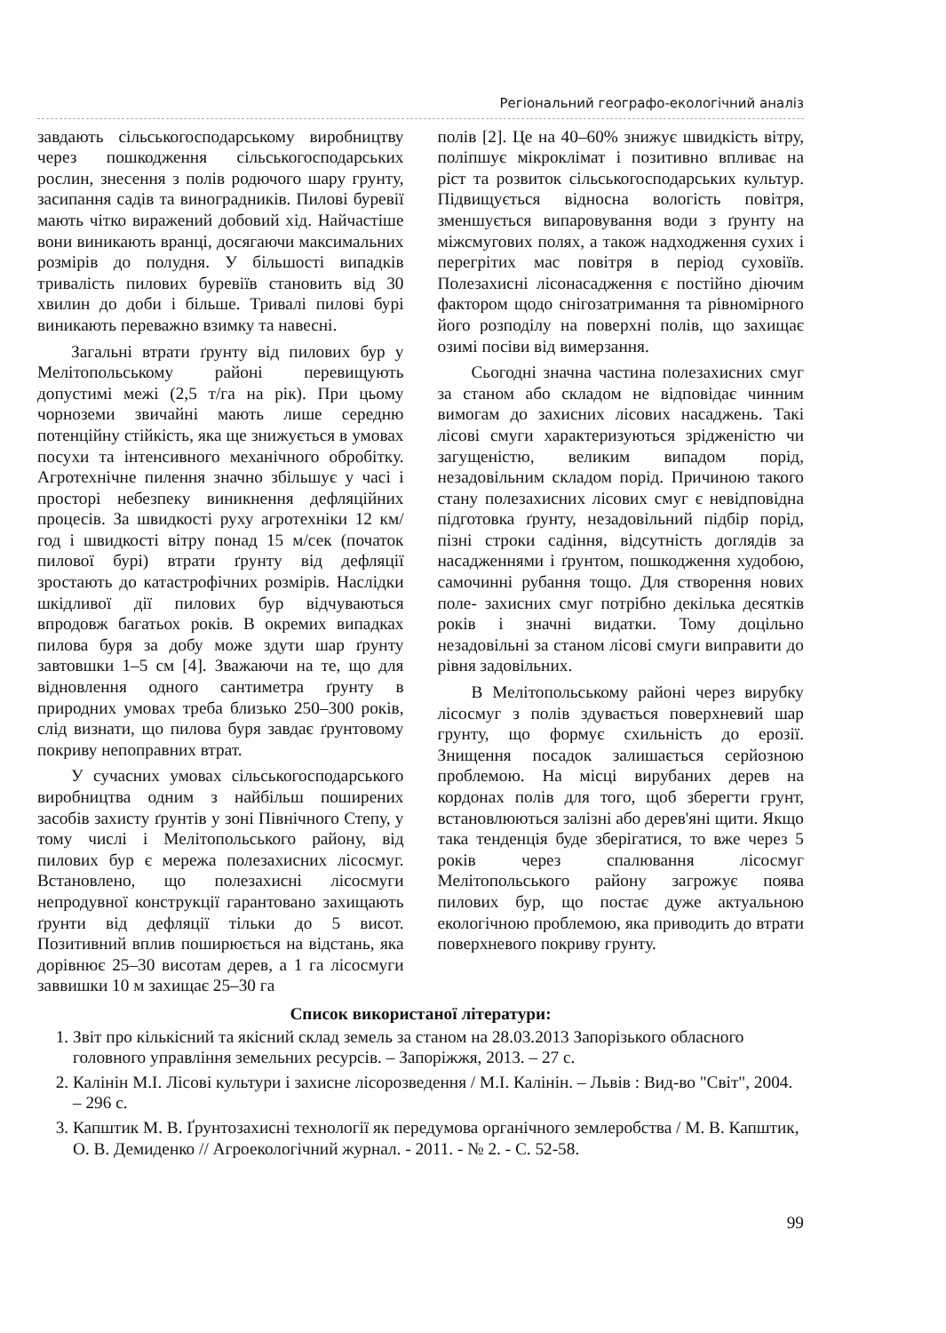Регіональний географо-екологічний аналіз
завдають сільськогосподарському виробництву через пошкодження сільськогосподарських рослин, знесення з полів родючого шару грунту, засипання садів та виноградників. Пилові буревії мають чітко виражений добовий хід. Найчастіше вони виникають вранці, досягаючи максимальних розмірів до полудня. У більшості випадків тривалість пилових буревіїв становить від 30 хвилин до доби і більше. Тривалі пилові бурі виникають переважно взимку та навесні.
Загальні втрати ґрунту від пилових бур у Мелітопольському районі перевищують допустимі межі (2,5 т/га на рік). При цьому чорноземи звичайні мають лише середню потенційну стійкість, яка ще знижується в умовах посухи та інтенсивного механічного обробітку. Агротехнічне пилення значно збільшує у часі і просторі небезпеку виникнення дефляційних процесів. За швидкості руху агротехніки 12 км/год і швидкості вітру понад 15 м/сек (початок пилової бурі) втрати ґрунту від дефляції зростають до катастрофічних розмірів. Наслідки шкідливої дії пилових бур відчуваються впродовж багатьох років. В окремих випадках пилова буря за добу може здути шар ґрунту завтовшки 1–5 см [4]. Зважаючи на те, що для відновлення одного сантиметра ґрунту в природних умовах треба близько 250–300 років, слід визнати, що пилова буря завдає ґрунтовому покриву непоправних втрат.
У сучасних умовах сільськогосподарського виробництва одним з найбільш поширених засобів захисту ґрунтів у зоні Північного Степу, у тому числі і Мелітопольського району, від пилових бур є мережа полезахисних лісосмуг. Встановлено, що полезахисні лісосмуги непродувної конструкції гарантовано захищають ґрунти від дефляції тільки до 5 висот. Позитивний вплив поширюється на відстань, яка дорівнює 25–30 висотам дерев, а 1 га лісосмуги заввишки 10 м захищає 25–30 га
полів [2]. Це на 40–60% знижує швидкість вітру, поліпшує мікроклімат і позитивно впливає на ріст та розвиток сільськогосподарських культур. Підвищується відносна вологість повітря, зменшується випаровування води з ґрунту на міжсмугових полях, а також надходження сухих і перегрітих мас повітря в період суховіїв. Полезахисні лісонасадження є постійно діючим фактором щодо снігозатримання та рівномірного його розподілу на поверхні полів, що захищає озимі посіви від вимерзання.
Сьогодні значна частина полезахисних смуг за станом або складом не відповідає чинним вимогам до захисних лісових насаджень. Такі лісові смуги характеризуються зрідженістю чи загущеністю, великим випадом порід, незадовільним складом порід. Причиною такого стану полезахисних лісових смуг є невідповідна підготовка ґрунту, незадовільний підбір порід, пізні строки садіння, відсутність доглядів за насадженнями і ґрунтом, пошкодження худобою, самочинні рубання тощо. Для створення нових поле- захисних смуг потрібно декілька десятків років і значні видатки. Тому доцільно незадовільні за станом лісові смуги виправити до рівня задовільних.
В Мелітопольському районі через вирубку лісосмуг з полів здувається поверхневий шар грунту, що формує схильність до ерозії. Знищення посадок залишається серйозною проблемою. На місці вирубаних дерев на кордонах полів для того, щоб зберегти грунт, встановлюються залізні або дерев'яні щити. Якщо така тенденція буде зберігатися, то вже через 5 років через спалювання лісосмуг Мелітопольського району загрожує поява пилових бур, що постає дуже актуальною екологічною проблемою, яка приводить до втрати поверхневого покриву грунту.
Список використаної літератури:
1. Звіт про кількісний та якісний склад земель за станом на 28.03.2013 Запорізького обласного головного управління земельних ресурсів. – Запоріжжя, 2013. – 27 с.
2. Калінін М.І. Лісові культури і захисне лісорозведення / М.І. Калінін. – Львів : Вид-во "Світ", 2004. – 296 с.
3. Капштик М. В. Ґрунтозахисні технології як передумова органічного землеробства / М. В. Капштик, О. В. Демиденко // Агроекологічний журнал. - 2011. - № 2. - С. 52-58.
99